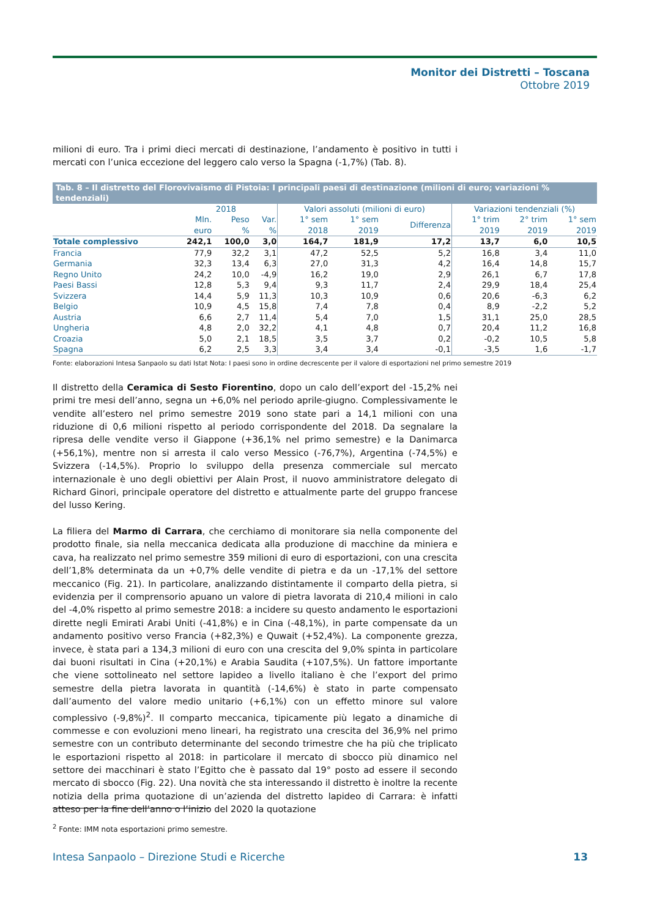Monitor dei Distretti – Toscana
Ottobre 2019
milioni di euro. Tra i primi dieci mercati di destinazione, l’andamento è positivo in tutti i mercati con l’unica eccezione del leggero calo verso la Spagna (-1,7%) (Tab. 8).
| Tab. 8 – Il distretto del Florovivaismo di Pistoia: I principali paesi di destinazione (milioni di euro; variazioni % tendenziali) | | | | | | | | | |
| | 2018 | | | Valori assoluti (milioni di euro) | | | Variazioni tendenziali (%) | | |
| | Mln. euro | Peso % | Var. % | 1° sem 2018 | 1° sem 2019 | Differenza | 1° trim 2019 | 2° trim 2019 | 1° sem 2019 |
| Totale complessivo | 242,1 | 100,0 | 3,0 | 164,7 | 181,9 | 17,2 | 13,7 | 6,0 | 10,5 |
| Francia | 77,9 | 32,2 | 3,1 | 47,2 | 52,5 | 5,2 | 16,8 | 3,4 | 11,0 |
| Germania | 32,3 | 13,4 | 6,3 | 27,0 | 31,3 | 4,2 | 16,4 | 14,8 | 15,7 |
| Regno Unito | 24,2 | 10,0 | -4,9 | 16,2 | 19,0 | 2,9 | 26,1 | 6,7 | 17,8 |
| Paesi Bassi | 12,8 | 5,3 | 9,4 | 9,3 | 11,7 | 2,4 | 29,9 | 18,4 | 25,4 |
| Svizzera | 14,4 | 5,9 | 11,3 | 10,3 | 10,9 | 0,6 | 20,6 | -6,3 | 6,2 |
| Belgio | 10,9 | 4,5 | 15,8 | 7,4 | 7,8 | 0,4 | 8,9 | -2,2 | 5,2 |
| Austria | 6,6 | 2,7 | 11,4 | 5,4 | 7,0 | 1,5 | 31,1 | 25,0 | 28,5 |
| Ungheria | 4,8 | 2,0 | 32,2 | 4,1 | 4,8 | 0,7 | 20,4 | 11,2 | 16,8 |
| Croazia | 5,0 | 2,1 | 18,5 | 3,5 | 3,7 | 0,2 | -0,2 | 10,5 | 5,8 |
| Spagna | 6,2 | 2,5 | 3,3 | 3,4 | 3,4 | -0,1 | -3,5 | 1,6 | -1,7 |
Fonte: elaborazioni Intesa Sanpaolo su dati Istat Nota: I paesi sono in ordine decrescente per il valore di esportazioni nel primo semestre 2019
Il distretto della Ceramica di Sesto Fiorentino, dopo un calo dell’export del -15,2% nei primi tre mesi dell’anno, segna un +6,0% nel periodo aprile-giugno. Complessivamente le vendite all’estero nel primo semestre 2019 sono state pari a 14,1 milioni con una riduzione di 0,6 milioni rispetto al periodo corrispondente del 2018. Da segnalare la ripresa delle vendite verso il Giappone (+36,1% nel primo semestre) e la Danimarca (+56,1%), mentre non si arresta il calo verso Messico (-76,7%), Argentina (-74,5%) e Svizzera (-14,5%). Proprio lo sviluppo della presenza commerciale sul mercato internazionale è uno degli obiettivi per Alain Prost, il nuovo amministratore delegato di Richard Ginori, principale operatore del distretto e attualmente parte del gruppo francese del lusso Kering.
La filiera del Marmo di Carrara, che cerchiamo di monitorare sia nella componente del prodotto finale, sia nella meccanica dedicata alla produzione di macchine da miniera e cava, ha realizzato nel primo semestre 359 milioni di euro di esportazioni, con una crescita dell’1,8% determinata da un +0,7% delle vendite di pietra e da un -17,1% del settore meccanico (Fig. 21). In particolare, analizzando distintamente il comparto della pietra, si evidenzia per il comprensorio apuano un valore di pietra lavorata di 210,4 milioni in calo del -4,0% rispetto al primo semestre 2018: a incidere su questo andamento le esportazioni dirette negli Emirati Arabi Uniti (-41,8%) e in Cina (-48,1%), in parte compensate da un andamento positivo verso Francia (+82,3%) e Quwait (+52,4%). La componente grezza, invece, è stata pari a 134,3 milioni di euro con una crescita del 9,0% spinta in particolare dai buoni risultati in Cina (+20,1%) e Arabia Saudita (+107,5%). Un fattore importante che viene sottolineato nel settore lapideo a livello italiano è che l’export del primo semestre della pietra lavorata in quantità (-14,6%) è stato in parte compensato dall’aumento del valore medio unitario (+6,1%) con un effetto minore sul valore complessivo (-9,8%)<sup>2</sup>. Il comparto meccanica, tipicamente più legato a dinamiche di commesse e con evoluzioni meno lineari, ha registrato una crescita del 36,9% nel primo semestre con un contributo determinante del secondo trimestre che ha più che triplicato le esportazioni rispetto al 2018: in particolare il mercato di sbocco più dinamico nel settore dei macchinari è stato l’Egitto che è passato dal 19° posto ad essere il secondo mercato di sbocco (Fig. 22). Una novità che sta interessando il distretto è inoltre la recente notizia della prima quotazione di un’azienda del distretto lapideo di Carrara: è infatti atteso per la fine dell’anno o l’inizio del 2020 la quotazione
<sup>2</sup> Fonte: IMM nota esportazioni primo semestre.
Intesa Sanpaolo – Direzione Studi e Ricerche 13